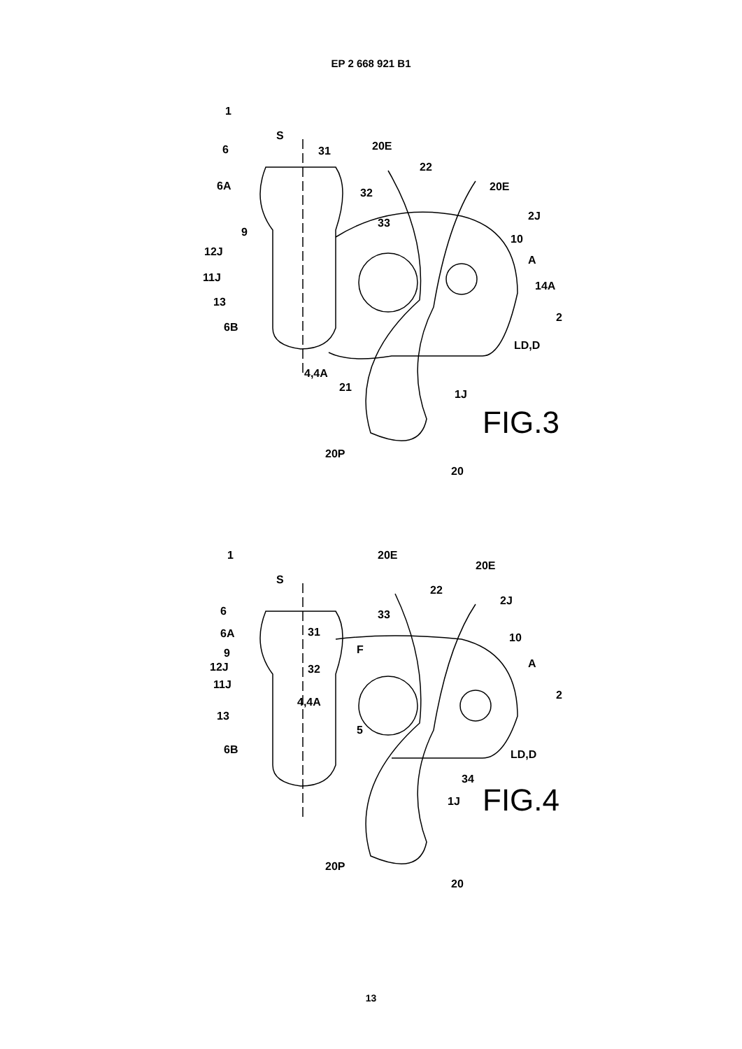EP 2 668 921 B1
1
S
6
6A
31
20E
22
20E
32
2J
33
9
10
12J
A
11J
14A
13
2
6B
LD,D
4,4A
21
1J
FIG.3
20P
20
1
S
20E
20E
22
2J
6
33
6A
31
10
F
9
12J
32
A
11J
4,4A
2
13
5
6B
LD,D
34
1J
FIG.4
20P
20
13